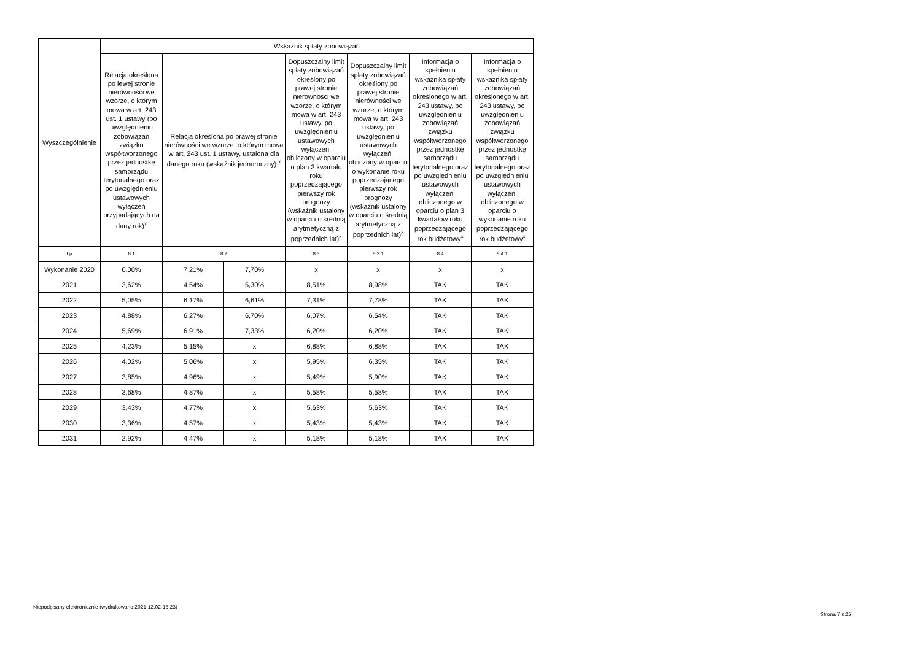| Wyszczególnienie | Wskaźnik spłaty zobowiązań | | | | | | |
| --- | --- | --- | --- | --- | --- | --- | --- |
| | Relacja określona po lewej stronie nierówności we wzorze, o którym mowa w art. 243 ust. 1 ustawy (po uwzględnieniu zobowiązań związku współtworzonego przez jednostkę samorządu terytorialnego oraz po uwzględnieniu ustawowych wyłączeń przypadających na dany rok)<sup>x</sup> | Relacja określona po prawej stronie nierówności we wzorze, o którym mowa w art. 243 ust. 1 ustawy, ustalona dla danego roku (wskaźnik jednoroczny) <sup>x</sup> | | Dopuszczalny limit spłaty zobowiązań określony po prawej stronie nierówności we wzorze, o którym mowa w art. 243 ustawy, po uwzględnieniu ustawowych wyłączeń, obliczony w oparciu o plan 3 kwartału roku poprzedzającego pierwszy rok prognozy (wskaźnik ustalony w oparciu o średnią arytmetyczną z poprzednich lat)<sup>x</sup> | Dopuszczalny limit spłaty zobowiązań określony po prawej stronie nierówności we wzorze, o którym mowa w art. 243 ustawy, po uwzględnieniu ustawowych wyłączeń, obliczony w oparciu o wykonanie roku poprzedzającego pierwszy rok prognozy (wskaźnik ustalony w oparciu o średnią arytmetyczną z poprzednich lat)<sup>x</sup> | Informacja o spełnieniu wskaźnika spłaty zobowiązań określonego w art. 243 ustawy, po uwzględnieniu zobowiązań związku współtworzonego przez jednostkę samorządu terytorialnego oraz po uwzględnieniu ustawowych wyłączeń, obliczonego w oparciu o plan 3 kwartałów roku poprzedzającego rok budżetowy<sup>x</sup> | Informacja o spełnieniu wskaźnika spłaty zobowiązań określonego w art. 243 ustawy, po uwzględnieniu zobowiązań związku współtworzonego przez jednostkę samorządu terytorialnego oraz po uwzględnieniu ustawowych wyłączeń, obliczonego w oparciu o wykonanie roku poprzedzającego rok budżetowy<sup>x</sup> |
| Lp | 8.1 | 8.2 | | 8.3 | 8.3.1 | 8.4 | 8.4.1 |
| Wykonanie 2020 | 0,00% | 7,21% | 7,70% | x | x | x | x |
| 2021 | 3,62% | 4,54% | 5,30% | 8,51% | 8,98% | TAK | TAK |
| 2022 | 5,05% | 6,17% | 6,61% | 7,31% | 7,78% | TAK | TAK |
| 2023 | 4,88% | 6,27% | 6,70% | 6,07% | 6,54% | TAK | TAK |
| 2024 | 5,69% | 6,91% | 7,33% | 6,20% | 6,20% | TAK | TAK |
| 2025 | 4,23% | 5,15% | x | 6,88% | 6,88% | TAK | TAK |
| 2026 | 4,02% | 5,06% | x | 5,95% | 6,35% | TAK | TAK |
| 2027 | 3,85% | 4,96% | x | 5,49% | 5,90% | TAK | TAK |
| 2028 | 3,68% | 4,87% | x | 5,58% | 5,58% | TAK | TAK |
| 2029 | 3,43% | 4,77% | x | 5,63% | 5,63% | TAK | TAK |
| 2030 | 3,36% | 4,57% | x | 5,43% | 5,43% | TAK | TAK |
| 2031 | 2,92% | 4,47% | x | 5,18% | 5,18% | TAK | TAK |
Niepodpisany elektronicznie (wydrukowano 2021.12.02-15:23)
Strona 7 z 25